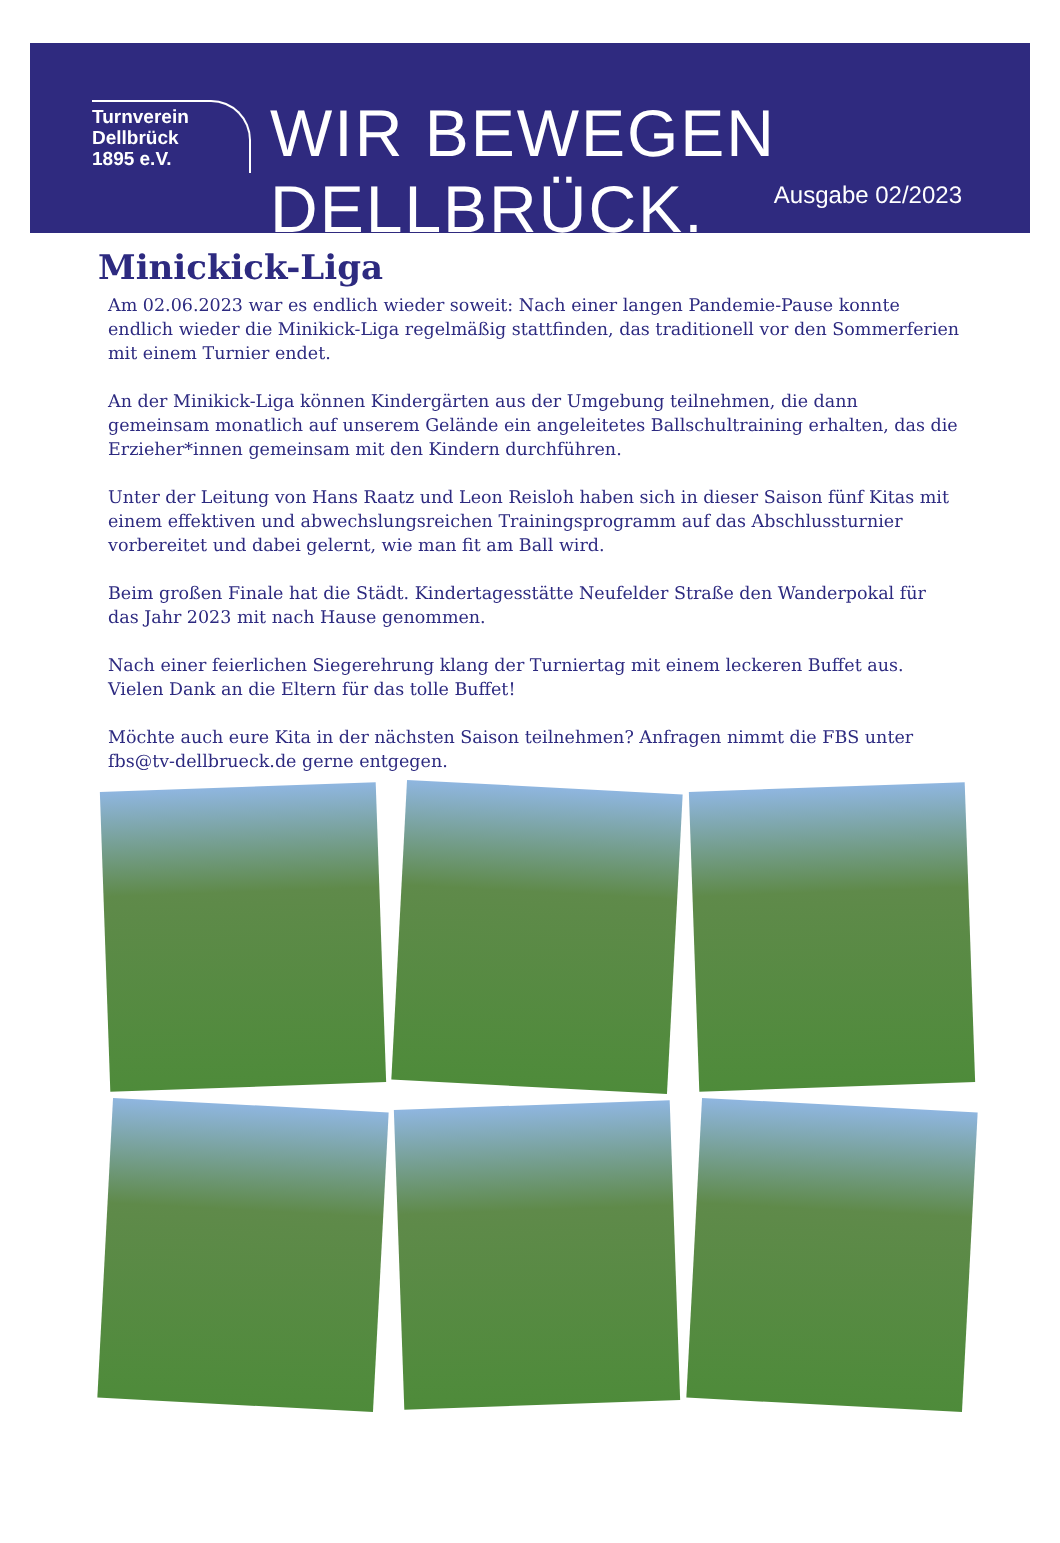Turnverein
Dellbrück
1895 e.V.
WIR BEWEGEN DELLBRÜCK.
Ausgabe 02/2023
Minickick-Liga
Am 02.06.2023 war es endlich wieder soweit: Nach einer langen Pandemie-Pause konnte endlich wieder die Minikick-Liga regelmäßig stattfinden, das traditionell vor den Sommerferien mit einem Turnier endet.
An der Minikick-Liga können Kindergärten aus der Umgebung teilnehmen, die dann gemeinsam monatlich auf unserem Gelände ein angeleitetes Ballschultraining erhalten, das die Erzieher*innen gemeinsam mit den Kindern durchführen.
Unter der Leitung von Hans Raatz und Leon Reisloh haben sich in dieser Saison fünf Kitas mit einem effektiven und abwechslungsreichen Trainingsprogramm auf das Abschlussturnier vorbereitet und dabei gelernt, wie man fit am Ball wird.
Beim großen Finale hat die Städt. Kindertagesstätte Neufelder Straße den Wanderpokal für das Jahr 2023 mit nach Hause genommen.
Nach einer feierlichen Siegerehrung klang der Turniertag mit einem leckeren Buffet aus. Vielen Dank an die Eltern für das tolle Buffet!
Möchte auch eure Kita in der nächsten Saison teilnehmen? Anfragen nimmt die FBS unter fbs@tv-dellbrueck.de gerne entgegen.